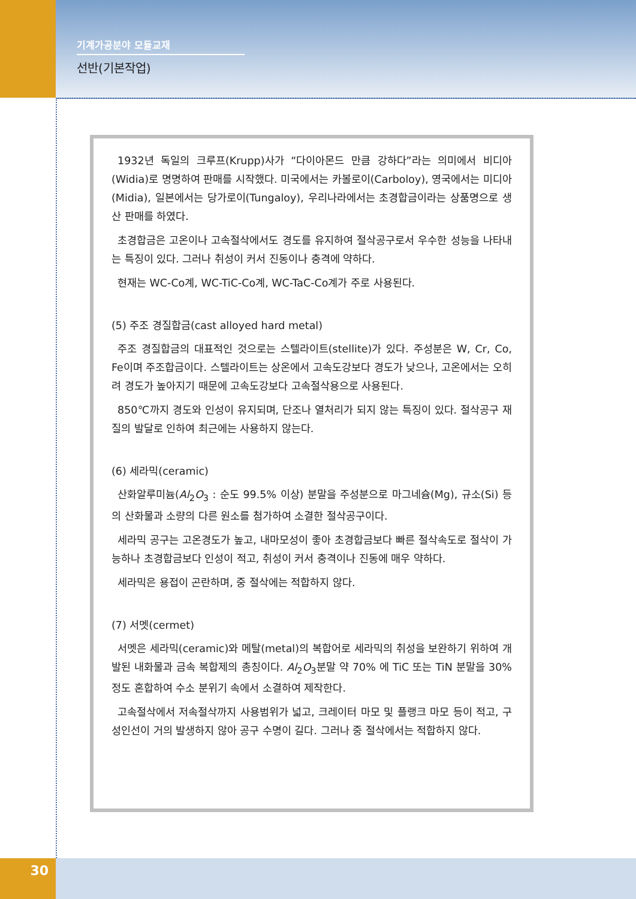기계가공분야 모듈교재
선반(기본작업)
1932년 독일의 크루프(Krupp)사가 “다이아몬드 만큼 강하다”라는 의미에서 비디아(Widia)로 명명하여 판매를 시작했다. 미국에서는 카볼로이(Carboloy), 영국에서는 미디아(Midia), 일본에서는 당가로이(Tungaloy), 우리나라에서는 초경합금이라는 상품명으로 생산 판매를 하였다.
초경합금은 고온이나 고속절삭에서도 경도를 유지하여 절삭공구로서 우수한 성능을 나타내는 특징이 있다. 그러나 취성이 커서 진동이나 충격에 약하다.
현재는 WC-Co계, WC-TiC-Co계, WC-TaC-Co계가 주로 사용된다.
(5) 주조 경질합금(cast alloyed hard metal)
주조 경질합금의 대표적인 것으로는 스텔라이트(stellite)가 있다. 주성분은 W, Cr, Co, Fe이며 주조합금이다. 스텔라이트는 상온에서 고속도강보다 경도가 낮으나, 고온에서는 오히려 경도가 높아지기 때문에 고속도강보다 고속절삭용으로 사용된다.
850℃까지 경도와 인성이 유지되며, 단조나 열처리가 되지 않는 특징이 있다. 절삭공구 재질의 발달로 인하여 최근에는 사용하지 않는다.
(6) 세라믹(ceramic)
산화알루미늄(Al<sub>2</sub>O<sub>3</sub> : 순도 99.5% 이상) 분말을 주성분으로 마그네슘(Mg), 규소(Si) 등의 산화물과 소량의 다른 원소를 첨가하여 소결한 절삭공구이다.
세라믹 공구는 고온경도가 높고, 내마모성이 좋아 초경합금보다 빠른 절삭속도로 절삭이 가능하나 초경합금보다 인성이 적고, 취성이 커서 충격이나 진동에 매우 약하다.
세라믹은 용접이 곤란하며, 중 절삭에는 적합하지 않다.
(7) 서멧(cermet)
서멧은 세라믹(ceramic)와 메탈(metal)의 복합어로 세라믹의 취성을 보완하기 위하여 개발된 내화물과 금속 복합제의 총칭이다. Al<sub>2</sub>O<sub>3</sub>분말 약 70% 에 TiC 또는 TiN 분말을 30% 정도 혼합하여 수소 분위기 속에서 소결하여 제작한다.
고속절삭에서 저속절삭까지 사용범위가 넓고, 크레이터 마모 및 플랭크 마모 등이 적고, 구성인선이 거의 발생하지 않아 공구 수명이 길다. 그러나 중 절삭에서는 적합하지 않다.
30